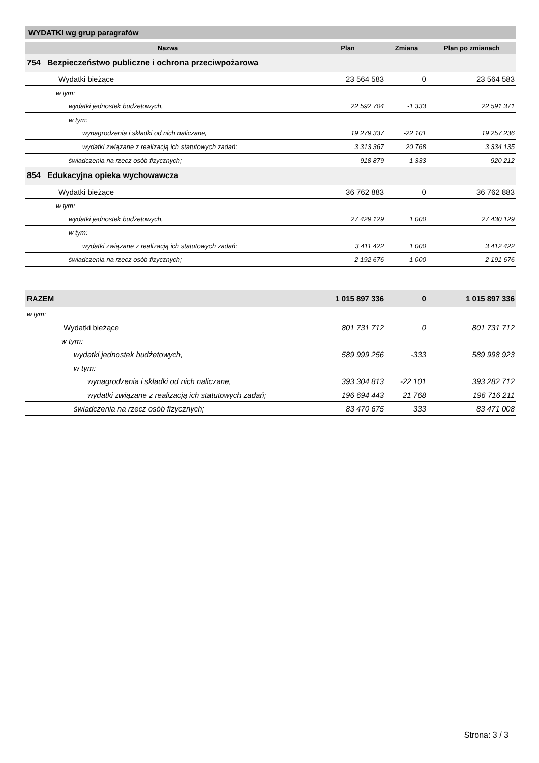WYDATKI wg grup paragrafów
| Nazwa | Plan | Zmiana | Plan po zmianach |
| --- | --- | --- | --- |
| 754 Bezpieczeństwo publiczne i ochrona przeciwpożarowa | | | |
| Wydatki bieżące | 23 564 583 | 0 | 23 564 583 |
| w tym: | | | |
| wydatki jednostek budżetowych, | 22 592 704 | -1 333 | 22 591 371 |
| w tym: | | | |
| wynagrodzenia i składki od nich naliczane, | 19 279 337 | -22 101 | 19 257 236 |
| wydatki związane z realizacją ich statutowych zadań; | 3 313 367 | 20 768 | 3 334 135 |
| świadczenia na rzecz osób fizycznych; | 918 879 | 1 333 | 920 212 |
| 854 Edukacyjna opieka wychowawcza | | | |
| Wydatki bieżące | 36 762 883 | 0 | 36 762 883 |
| w tym: | | | |
| wydatki jednostek budżetowych, | 27 429 129 | 1 000 | 27 430 129 |
| w tym: | | | |
| wydatki związane z realizacją ich statutowych zadań; | 3 411 422 | 1 000 | 3 412 422 |
| świadczenia na rzecz osób fizycznych; | 2 192 676 | -1 000 | 2 191 676 |
| RAZEM | 1 015 897 336 | 0 | 1 015 897 336 |
| w tym: | | | |
| Wydatki bieżące | 801 731 712 | 0 | 801 731 712 |
| w tym: | | | |
| wydatki jednostek budżetowych, | 589 999 256 | -333 | 589 998 923 |
| w tym: | | | |
| wynagrodzenia i składki od nich naliczane, | 393 304 813 | -22 101 | 393 282 712 |
| wydatki związane z realizacją ich statutowych zadań; | 196 694 443 | 21 768 | 196 716 211 |
| świadczenia na rzecz osób fizycznych; | 83 470 675 | 333 | 83 471 008 |
Strona: 3 / 3